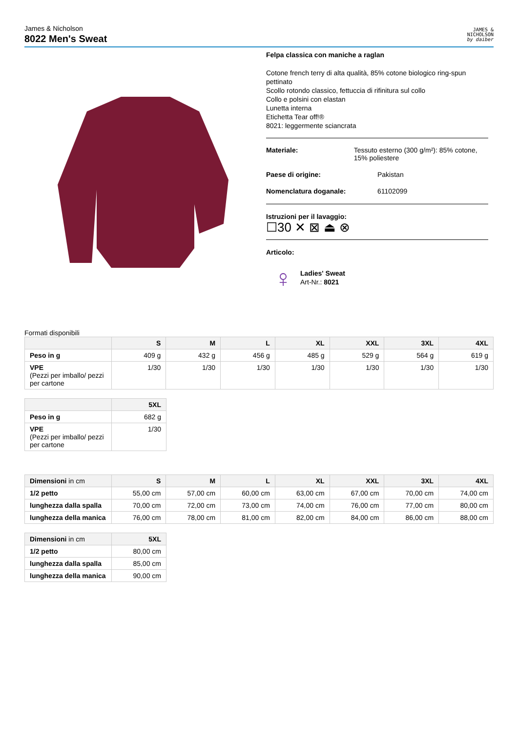James & Nicholson
8022 Men's Sweat
JAMES &
NICHOLSON
by daiber
Felpa classica con maniche a raglan
Cotone french terry di alta qualità, 85% cotone biologico ring-spun pettinato
Scollo rotondo classico, fettuccia di rifinitura sul collo
Collo e polsini con elastan
Lunetta interna
Etichetta Tear off!®
8021: leggermente sciancrata
Materiale: Tessuto esterno (300 g/m²): 85% cotone, 15% poliestere
Paese di origine: Pakistan
Nomenclatura doganale: 61102099
Istruzioni per il lavaggio:
☐30 ✕ ⊠ ⏏ ⊗
Articolo:
♀
Ladies' Sweat
Art-Nr.: 8021
Formati disponibili
| | S | M | L | XL | XXL | 3XL | 4XL |
| --- | --- | --- | --- | --- | --- | --- | --- |
| Peso in g | 409 g | 432 g | 456 g | 485 g | 529 g | 564 g | 619 g |
| VPE (Pezzi per imballo/ pezzi per cartone | 1/30 | 1/30 | 1/30 | 1/30 | 1/30 | 1/30 | 1/30 |
| | 5XL |
| --- | --- |
| Peso in g | 682 g |
| VPE (Pezzi per imballo/ pezzi per cartone | 1/30 |
| Dimensioni in cm | S | M | L | XL | XXL | 3XL | 4XL |
| --- | --- | --- | --- | --- | --- | --- | --- |
| 1/2 petto | 55,00 cm | 57,00 cm | 60,00 cm | 63,00 cm | 67,00 cm | 70,00 cm | 74,00 cm |
| lunghezza dalla spalla | 70,00 cm | 72,00 cm | 73,00 cm | 74,00 cm | 76,00 cm | 77,00 cm | 80,00 cm |
| lunghezza della manica | 76,00 cm | 78,00 cm | 81,00 cm | 82,00 cm | 84,00 cm | 86,00 cm | 88,00 cm |
| Dimensioni in cm | 5XL |
| --- | --- |
| 1/2 petto | 80,00 cm |
| lunghezza dalla spalla | 85,00 cm |
| lunghezza della manica | 90,00 cm |